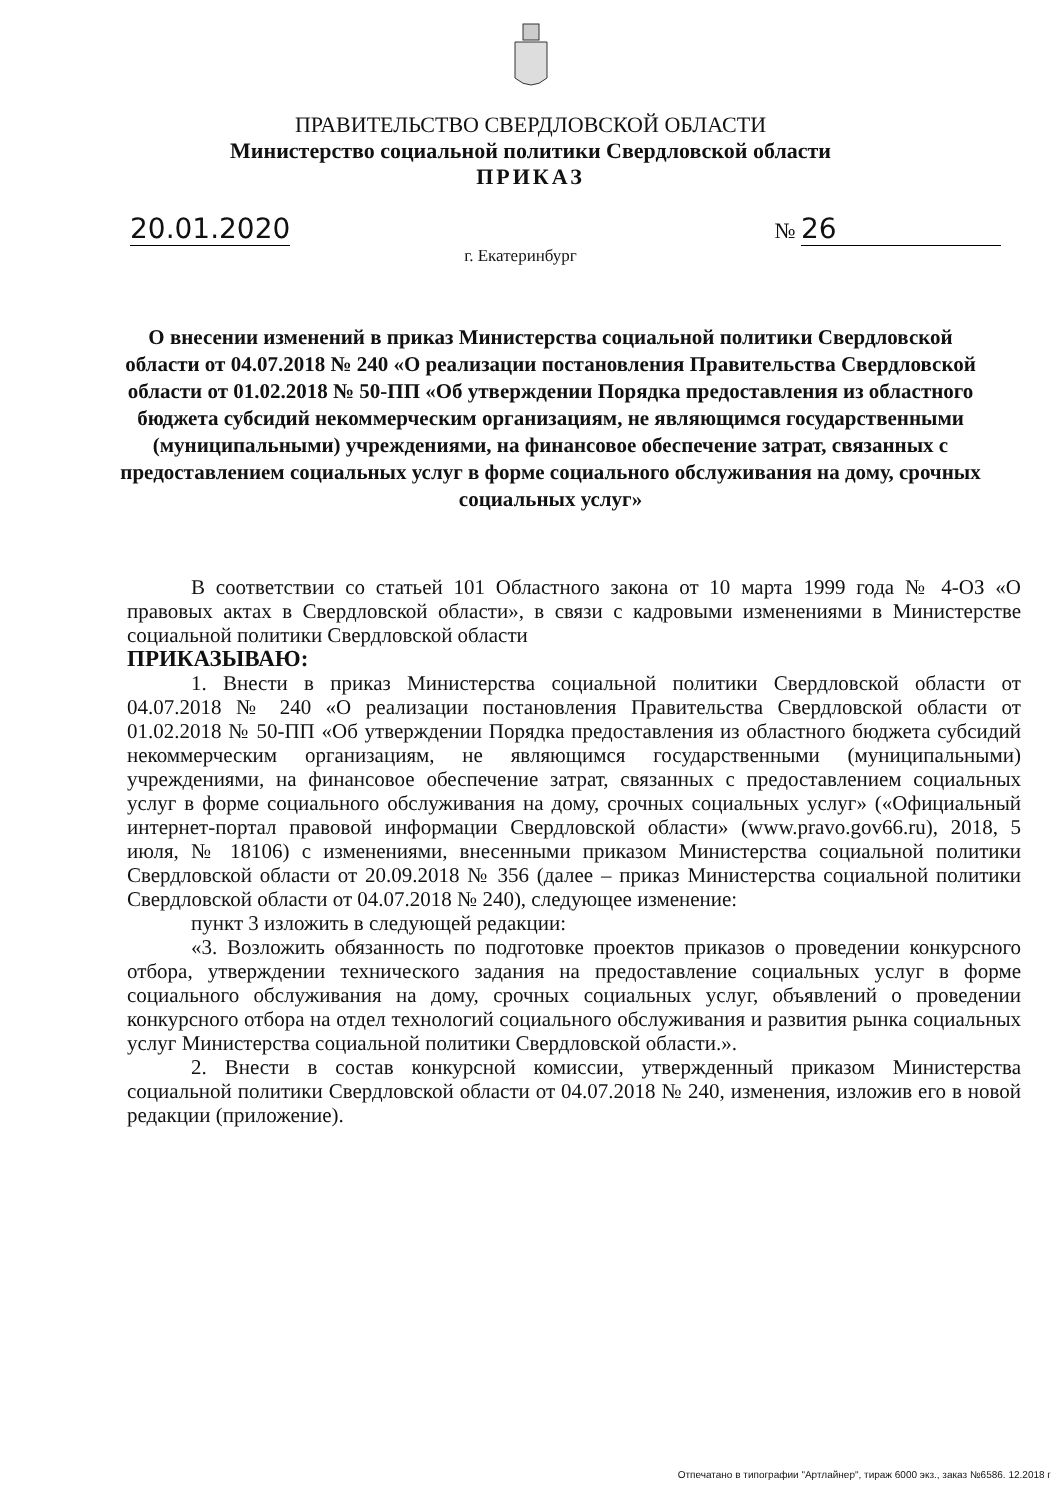ПРАВИТЕЛЬСТВО СВЕРДЛОВСКОЙ ОБЛАСТИ
Министерство социальной политики Свердловской области
ПРИКАЗ
20.01.2020 № 26
г. Екатеринбург
О внесении изменений в приказ Министерства социальной политики Свердловской области от 04.07.2018 № 240 «О реализации постановления Правительства Свердловской области от 01.02.2018 № 50-ПП «Об утверждении Порядка предоставления из областного бюджета субсидий некоммерческим организациям, не являющимся государственными (муниципальными) учреждениями, на финансовое обеспечение затрат, связанных с предоставлением социальных услуг в форме социального обслуживания на дому, срочных социальных услуг»
В соответствии со статьей 101 Областного закона от 10 марта 1999 года № 4-ОЗ «О правовых актах в Свердловской области», в связи с кадровыми изменениями в Министерстве социальной политики Свердловской области
ПРИКАЗЫВАЮ:
1. Внести в приказ Министерства социальной политики Свердловской области от 04.07.2018 № 240 «О реализации постановления Правительства Свердловской области от 01.02.2018 № 50-ПП «Об утверждении Порядка предоставления из областного бюджета субсидий некоммерческим организациям, не являющимся государственными (муниципальными) учреждениями, на финансовое обеспечение затрат, связанных с предоставлением социальных услуг в форме социального обслуживания на дому, срочных социальных услуг» («Официальный интернет-портал правовой информации Свердловской области» (www.pravo.gov66.ru), 2018, 5 июля, № 18106) с изменениями, внесенными приказом Министерства социальной политики Свердловской области от 20.09.2018 № 356 (далее – приказ Министерства социальной политики Свердловской области от 04.07.2018 № 240), следующее изменение:
пункт 3 изложить в следующей редакции:
«3. Возложить обязанность по подготовке проектов приказов о проведении конкурсного отбора, утверждении технического задания на предоставление социальных услуг в форме социального обслуживания на дому, срочных социальных услуг, объявлений о проведении конкурсного отбора на отдел технологий социального обслуживания и развития рынка социальных услуг Министерства социальной политики Свердловской области.».
2. Внести в состав конкурсной комиссии, утвержденный приказом Министерства социальной политики Свердловской области от 04.07.2018 № 240, изменения, изложив его в новой редакции (приложение).
Отпечатано в типографии "Артлайнер", тираж 6000 экз., заказ №6586. 12.2018 г